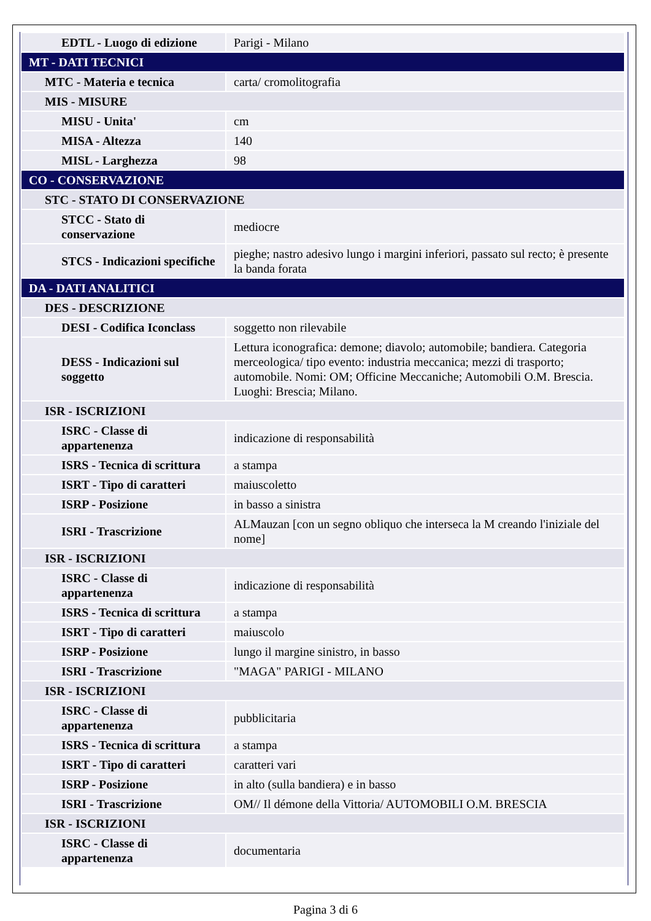| EDTL - Luogo di edizione | Parigi - Milano |
| MT - DATI TECNICI | |
| MTC - Materia e tecnica | carta/ cromolitografia |
| MIS - MISURE | |
| MISU - Unita' | cm |
| MISA - Altezza | 140 |
| MISL - Larghezza | 98 |
| CO - CONSERVAZIONE | |
| STC - STATO DI CONSERVAZIONE | |
| STCC - Stato di conservazione | mediocre |
| STCS - Indicazioni specifiche | pieghe; nastro adesivo lungo i margini inferiori, passato sul recto; è presente la banda forata |
| DA - DATI ANALITICI | |
| DES - DESCRIZIONE | |
| DESI - Codifica Iconclass | soggetto non rilevabile |
| DESS - Indicazioni sul soggetto | Lettura iconografica: demone; diavolo; automobile; bandiera. Categoria merceologica/ tipo evento: industria meccanica; mezzi di trasporto; automobile. Nomi: OM; Officine Meccaniche; Automobili O.M. Brescia. Luoghi: Brescia; Milano. |
| ISR - ISCRIZIONI | |
| ISRC - Classe di appartenenza | indicazione di responsabilità |
| ISRS - Tecnica di scrittura | a stampa |
| ISRT - Tipo di caratteri | maiuscoletto |
| ISRP - Posizione | in basso a sinistra |
| ISRI - Trascrizione | ALMauzan [con un segno obliquo che interseca la M creando l'iniziale del nome] |
| ISR - ISCRIZIONI | |
| ISRC - Classe di appartenenza | indicazione di responsabilità |
| ISRS - Tecnica di scrittura | a stampa |
| ISRT - Tipo di caratteri | maiuscolo |
| ISRP - Posizione | lungo il margine sinistro, in basso |
| ISRI - Trascrizione | "MAGA" PARIGI - MILANO |
| ISR - ISCRIZIONI | |
| ISRC - Classe di appartenenza | pubblicitaria |
| ISRS - Tecnica di scrittura | a stampa |
| ISRT - Tipo di caratteri | caratteri vari |
| ISRP - Posizione | in alto (sulla bandiera) e in basso |
| ISRI - Trascrizione | OM// Il démone della Vittoria/ AUTOMOBILI O.M. BRESCIA |
| ISR - ISCRIZIONI | |
| ISRC - Classe di appartenenza | documentaria |
Pagina 3 di 6